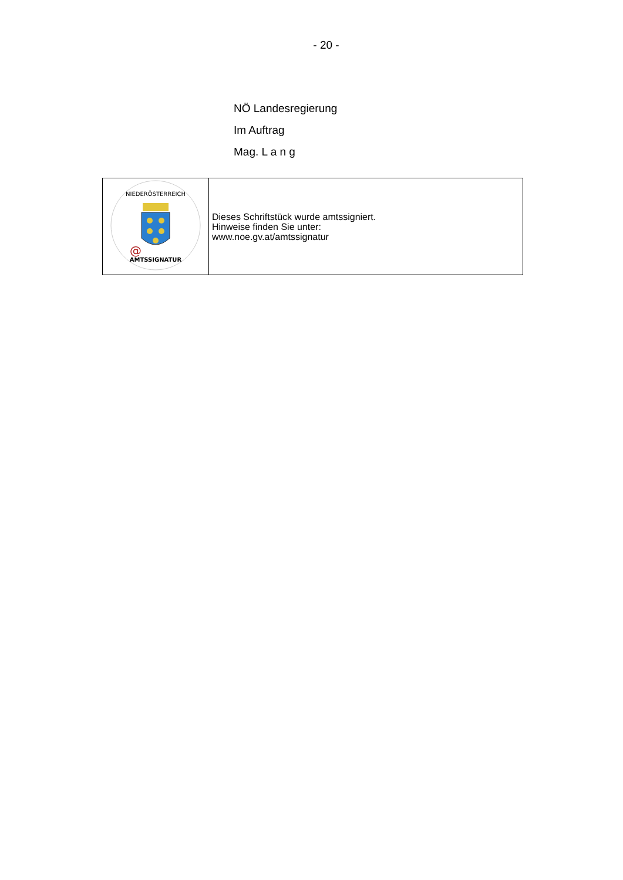- 20 -
NÖ Landesregierung
Im Auftrag
Mag. L a n g
| NIEDERÖSTERREICH @ AMTSSIGNATUR | Dieses Schriftstück wurde amtssigniert. Hinweise finden Sie unter: www.noe.gv.at/amtssignatur |